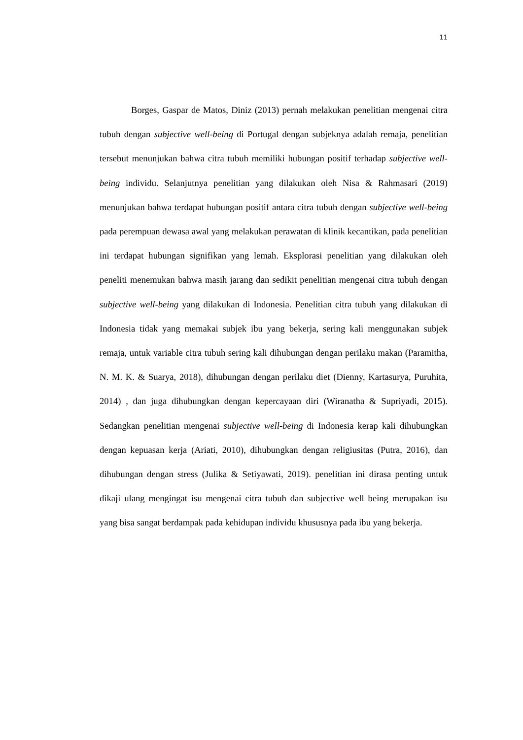11
Borges, Gaspar de Matos, Diniz (2013) pernah melakukan penelitian mengenai citra tubuh dengan subjective well-being di Portugal dengan subjeknya adalah remaja, penelitian tersebut menunjukan bahwa citra tubuh memiliki hubungan positif terhadap subjective well-being individu. Selanjutnya penelitian yang dilakukan oleh Nisa & Rahmasari (2019) menunjukan bahwa terdapat hubungan positif antara citra tubuh dengan subjective well-being pada perempuan dewasa awal yang melakukan perawatan di klinik kecantikan, pada penelitian ini terdapat hubungan signifikan yang lemah. Eksplorasi penelitian yang dilakukan oleh peneliti menemukan bahwa masih jarang dan sedikit penelitian mengenai citra tubuh dengan subjective well-being yang dilakukan di Indonesia. Penelitian citra tubuh yang dilakukan di Indonesia tidak yang memakai subjek ibu yang bekerja, sering kali menggunakan subjek remaja, untuk variable citra tubuh sering kali dihubungan dengan perilaku makan (Paramitha, N. M. K. & Suarya, 2018), dihubungan dengan perilaku diet (Dienny, Kartasurya, Puruhita, 2014) , dan juga dihubungkan dengan kepercayaan diri (Wiranatha & Supriyadi, 2015). Sedangkan penelitian mengenai subjective well-being di Indonesia kerap kali dihubungkan dengan kepuasan kerja (Ariati, 2010), dihubungkan dengan religiusitas (Putra, 2016), dan dihubungan dengan stress (Julika & Setiyawati, 2019). penelitian ini dirasa penting untuk dikaji ulang mengingat isu mengenai citra tubuh dan subjective well being merupakan isu yang bisa sangat berdampak pada kehidupan individu khususnya pada ibu yang bekerja.